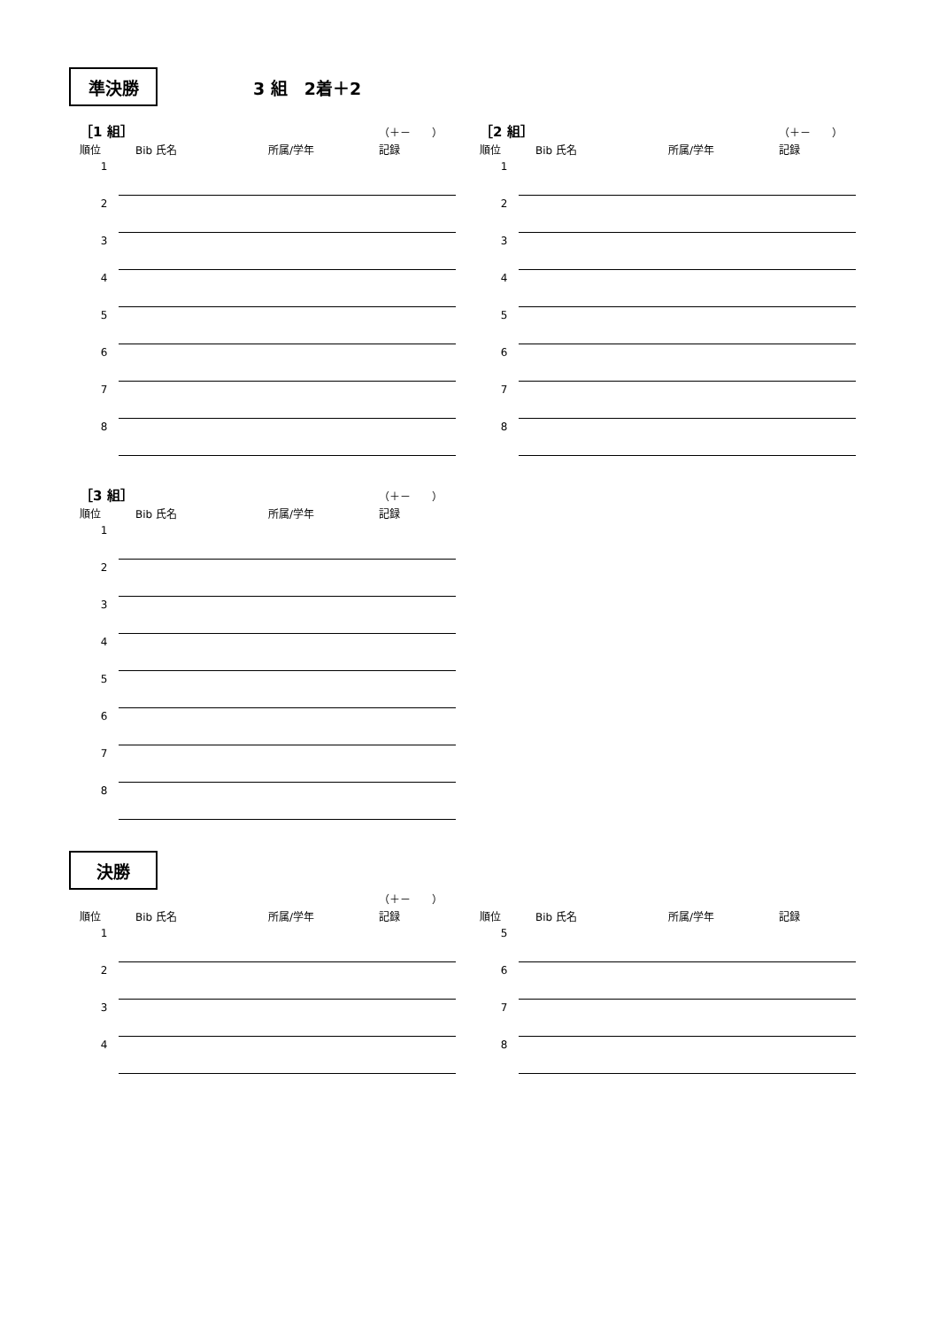準決勝
3 組　2着＋2
［1 組］ （＋－　　）
順位 Bib 氏名 所属/学年 記録
| 1 | | |
| 2 | | |
| 3 | | |
| 4 | | |
| 5 | | |
| 6 | | |
| 7 | | |
| 8 | | |
［2 組］ （＋－　　）
順位 Bib 氏名 所属/学年 記録
| 1 | | |
| 2 | | |
| 3 | | |
| 4 | | |
| 5 | | |
| 6 | | |
| 7 | | |
| 8 | | |
［3 組］ （＋－　　）
順位 Bib 氏名 所属/学年 記録
| 1 | | |
| 2 | | |
| 3 | | |
| 4 | | |
| 5 | | |
| 6 | | |
| 7 | | |
| 8 | | |
決勝
（＋－　　）
順位 Bib 氏名 所属/学年 記録
| 1 | | |
| 2 | | |
| 3 | | |
| 4 | | |
順位 Bib 氏名 所属/学年 記録
| 5 | | |
| 6 | | |
| 7 | | |
| 8 | | |